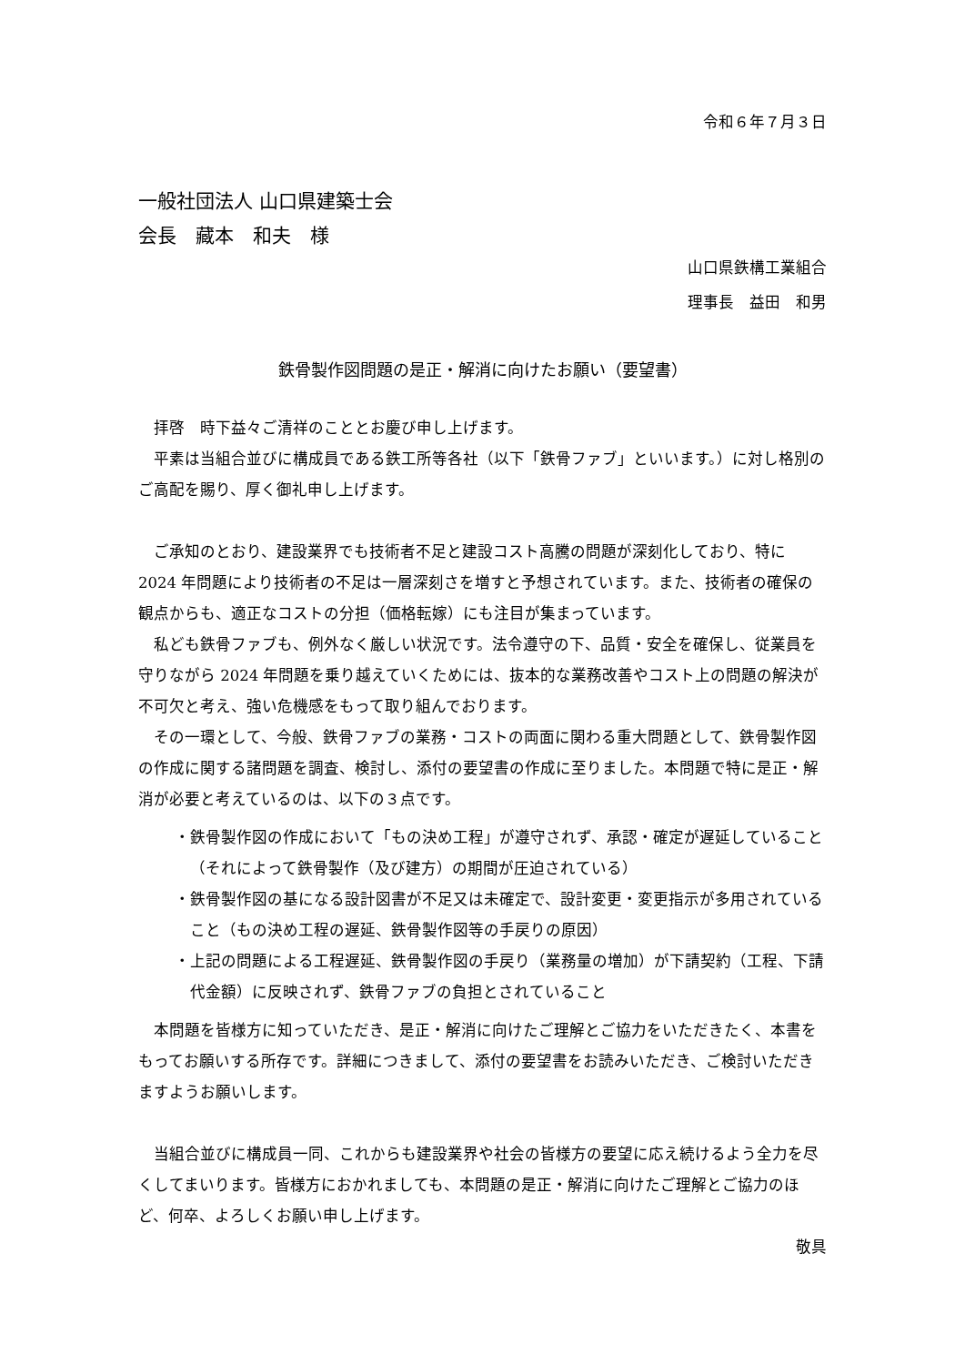令和６年７月３日
一般社団法人 山口県建築士会
会長　藏本　和夫　様
山口県鉄構工業組合
理事長　益田　和男
鉄骨製作図問題の是正・解消に向けたお願い（要望書）
拝啓　時下益々ご清祥のこととお慶び申し上げます。
平素は当組合並びに構成員である鉄工所等各社（以下「鉄骨ファブ」といいます。）に対し格別のご高配を賜り、厚く御礼申し上げます。
ご承知のとおり、建設業界でも技術者不足と建設コスト高騰の問題が深刻化しており、特に 2024 年問題により技術者の不足は一層深刻さを増すと予想されています。また、技術者の確保の観点からも、適正なコストの分担（価格転嫁）にも注目が集まっています。
私ども鉄骨ファブも、例外なく厳しい状況です。法令遵守の下、品質・安全を確保し、従業員を守りながら 2024 年問題を乗り越えていくためには、抜本的な業務改善やコスト上の問題の解決が不可欠と考え、強い危機感をもって取り組んでおります。
その一環として、今般、鉄骨ファブの業務・コストの両面に関わる重大問題として、鉄骨製作図の作成に関する諸問題を調査、検討し、添付の要望書の作成に至りました。本問題で特に是正・解消が必要と考えているのは、以下の３点です。
・鉄骨製作図の作成において「もの決め工程」が遵守されず、承認・確定が遅延していること（それによって鉄骨製作（及び建方）の期間が圧迫されている）
・鉄骨製作図の基になる設計図書が不足又は未確定で、設計変更・変更指示が多用されていること（もの決め工程の遅延、鉄骨製作図等の手戻りの原因）
・上記の問題による工程遅延、鉄骨製作図の手戻り（業務量の増加）が下請契約（工程、下請代金額）に反映されず、鉄骨ファブの負担とされていること
本問題を皆様方に知っていただき、是正・解消に向けたご理解とご協力をいただきたく、本書をもってお願いする所存です。詳細につきまして、添付の要望書をお読みいただき、ご検討いただきますようお願いします。
当組合並びに構成員一同、これからも建設業界や社会の皆様方の要望に応え続けるよう全力を尽くしてまいります。皆様方におかれましても、本問題の是正・解消に向けたご理解とご協力のほど、何卒、よろしくお願い申し上げます。
敬具